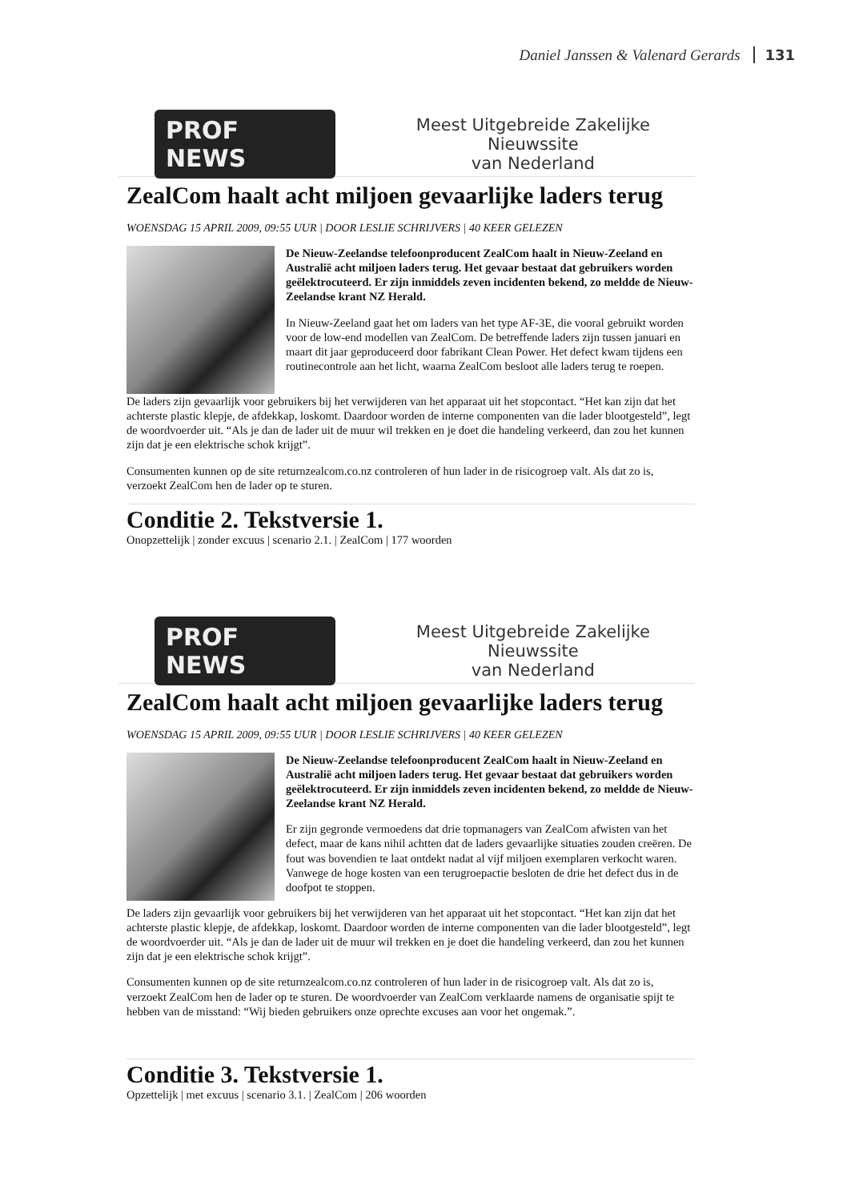Daniel Janssen & Valenard Gerards 131
PROF NEWS Meest Uitgebreide Zakelijke Nieuwssite
van Nederland
ZealCom haalt acht miljoen gevaarlijke laders terug
WOENSDAG 15 APRIL 2009, 09:55 UUR | DOOR LESLIE SCHRIJVERS | 40 KEER GELEZEN
De Nieuw-Zeelandse telefoonproducent ZealCom haalt in Nieuw-Zeeland en Australië acht miljoen laders terug. Het gevaar bestaat dat gebruikers worden geëlektrocuteerd. Er zijn inmiddels zeven incidenten bekend, zo meldde de Nieuw-Zeelandse krant NZ Herald.
In Nieuw-Zeeland gaat het om laders van het type AF-3E, die vooral gebruikt worden voor de low-end modellen van ZealCom. De betreffende laders zijn tussen januari en maart dit jaar geproduceerd door fabrikant Clean Power. Het defect kwam tijdens een routinecontrole aan het licht, waarna ZealCom besloot alle laders terug te roepen.
De laders zijn gevaarlijk voor gebruikers bij het verwijderen van het apparaat uit het stopcontact. “Het kan zijn dat het achterste plastic klepje, de afdekkap, loskomt. Daardoor worden de interne componenten van die lader blootgesteld”, legt de woordvoerder uit. “Als je dan de lader uit de muur wil trekken en je doet die handeling verkeerd, dan zou het kunnen zijn dat je een elektrische schok krijgt”.
Consumenten kunnen op de site returnzealcom.co.nz controleren of hun lader in de risicogroep valt. Als dat zo is, verzoekt ZealCom hen de lader op te sturen.
Conditie 2. Tekstversie 1.
Onopzettelijk | zonder excuus | scenario 2.1. | ZealCom | 177 woorden
PROF NEWS Meest Uitgebreide Zakelijke Nieuwssite
van Nederland
ZealCom haalt acht miljoen gevaarlijke laders terug
WOENSDAG 15 APRIL 2009, 09:55 UUR | DOOR LESLIE SCHRIJVERS | 40 KEER GELEZEN
De Nieuw-Zeelandse telefoonproducent ZealCom haalt in Nieuw-Zeeland en Australië acht miljoen laders terug. Het gevaar bestaat dat gebruikers worden geëlektrocuteerd. Er zijn inmiddels zeven incidenten bekend, zo meldde de Nieuw-Zeelandse krant NZ Herald.
Er zijn gegronde vermoedens dat drie topmanagers van ZealCom afwisten van het defect, maar de kans nihil achtten dat de laders gevaarlijke situaties zouden creëren. De fout was bovendien te laat ontdekt nadat al vijf miljoen exemplaren verkocht waren. Vanwege de hoge kosten van een terugroepactie besloten de drie het defect dus in de doofpot te stoppen.
De laders zijn gevaarlijk voor gebruikers bij het verwijderen van het apparaat uit het stopcontact. “Het kan zijn dat het achterste plastic klepje, de afdekkap, loskomt. Daardoor worden de interne componenten van die lader blootgesteld”, legt de woordvoerder uit. “Als je dan de lader uit de muur wil trekken en je doet die handeling verkeerd, dan zou het kunnen zijn dat je een elektrische schok krijgt”.
Consumenten kunnen op de site returnzealcom.co.nz controleren of hun lader in de risicogroep valt. Als dat zo is, verzoekt ZealCom hen de lader op te sturen. De woordvoerder van ZealCom verklaarde namens de organisatie spijt te hebben van de misstand: “Wij bieden gebruikers onze oprechte excuses aan voor het ongemak.”.
Conditie 3. Tekstversie 1.
Opzettelijk | met excuus | scenario 3.1. | ZealCom | 206 woorden